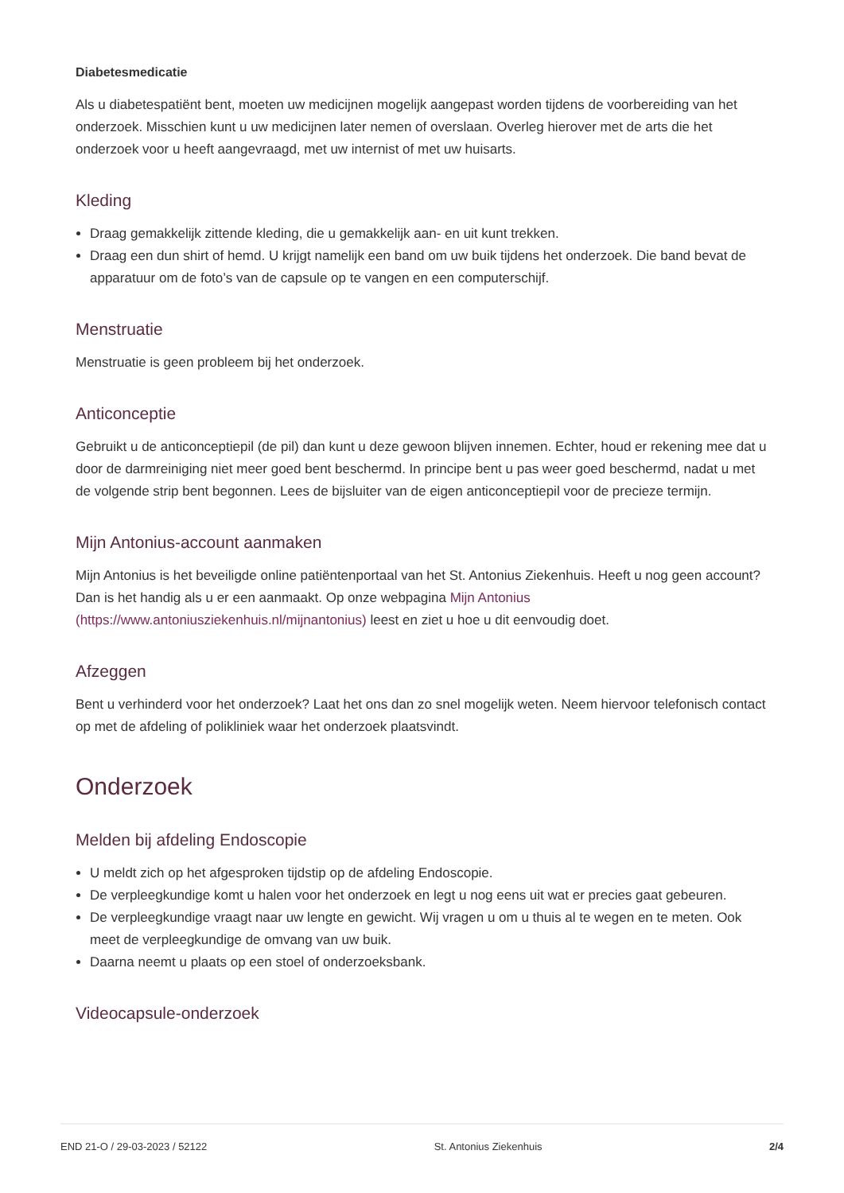Diabetesmedicatie
Als u diabetespatiënt bent, moeten uw medicijnen mogelijk aangepast worden tijdens de voorbereiding van het onderzoek. Misschien kunt u uw medicijnen later nemen of overslaan. Overleg hierover met de arts die het onderzoek voor u heeft aangevraagd, met uw internist of met uw huisarts.
Kleding
Draag gemakkelijk zittende kleding, die u gemakkelijk aan- en uit kunt trekken.
Draag een dun shirt of hemd. U krijgt namelijk een band om uw buik tijdens het onderzoek. Die band bevat de apparatuur om de foto’s van de capsule op te vangen en een computerschijf.
Menstruatie
Menstruatie is geen probleem bij het onderzoek.
Anticonceptie
Gebruikt u de anticonceptiepil (de pil) dan kunt u deze gewoon blijven innemen. Echter, houd er rekening mee dat u door de darmreiniging niet meer goed bent beschermd. In principe bent u pas weer goed beschermd, nadat u met de volgende strip bent begonnen. Lees de bijsluiter van de eigen anticonceptiepil voor de precieze termijn.
Mijn Antonius-account aanmaken
Mijn Antonius is het beveiligde online patiëntenportaal van het St. Antonius Ziekenhuis. Heeft u nog geen account? Dan is het handig als u er een aanmaakt. Op onze webpagina Mijn Antonius (https://www.antoniusziekenhuis.nl/mijnantonius) leest en ziet u hoe u dit eenvoudig doet.
Afzeggen
Bent u verhinderd voor het onderzoek? Laat het ons dan zo snel mogelijk weten. Neem hiervoor telefonisch contact op met de afdeling of polikliniek waar het onderzoek plaatsvindt.
Onderzoek
Melden bij afdeling Endoscopie
U meldt zich op het afgesproken tijdstip op de afdeling Endoscopie.
De verpleegkundige komt u halen voor het onderzoek en legt u nog eens uit wat er precies gaat gebeuren.
De verpleegkundige vraagt naar uw lengte en gewicht. Wij vragen u om u thuis al te wegen en te meten. Ook meet de verpleegkundige de omvang van uw buik.
Daarna neemt u plaats op een stoel of onderzoeksbank.
Videocapsule-onderzoek
END 21-O / 29-03-2023 / 52122 St. Antonius Ziekenhuis 2/4